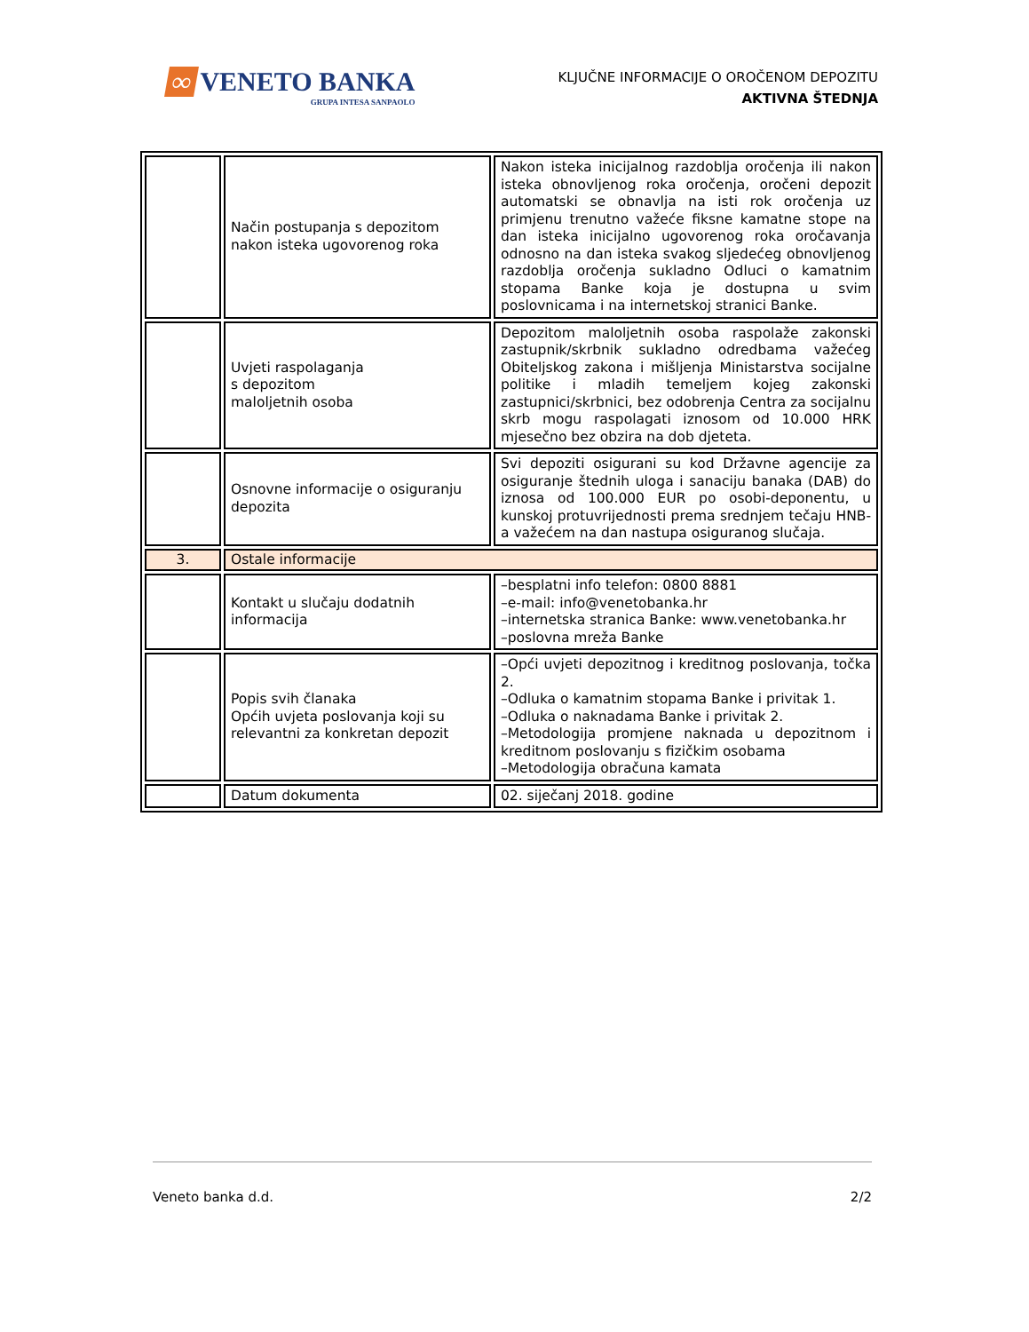∞ VENETO BANKA
GRUPA INTESA SANPAOLO
KLJUČNE INFORMACIJE O OROČENOM DEPOZITU
AKTIVNA ŠTEDNJA
| | Način postupanja s depozitom nakon isteka ugovorenog roka | Nakon isteka inicijalnog razdoblja oročenja ili nakon isteka obnovljenog roka oročenja, oročeni depozit automatski se obnavlja na isti rok oročenja uz primjenu trenutno važeće fiksne kamatne stope na dan isteka inicijalno ugovorenog roka oročavanja odnosno na dan isteka svakog sljedećeg obnovljenog razdoblja oročenja sukladno Odluci o kamatnim stopama Banke koja je dostupna u svim poslovnicama i na internetskoj stranici Banke. |
| | Uvjeti raspolaganja s depozitom maloljetnih osoba | Depozitom maloljetnih osoba raspolaže zakonski zastupnik/skrbnik sukladno odredbama važećeg Obiteljskog zakona i mišljenja Ministarstva socijalne politike i mladih temeljem kojeg zakonski zastupnici/skrbnici, bez odobrenja Centra za socijalnu skrb mogu raspolagati iznosom od 10.000 HRK mjesečno bez obzira na dob djeteta. |
| | Osnovne informacije o osiguranju depozita | Svi depoziti osigurani su kod Državne agencije za osiguranje štednih uloga i sanaciju banaka (DAB) do iznosa od 100.000 EUR po osobi-deponentu, u kunskoj protuvrijednosti prema srednjem tečaju HNB-a važećem na dan nastupa osiguranog slučaja. |
| 3. | Ostale informacije | |
| | Kontakt u slučaju dodatnih informacija | –besplatni info telefon: 0800 8881 –e-mail: info@venetobanka.hr –internetska stranica Banke: www.venetobanka.hr –poslovna mreža Banke |
| | Popis svih članaka Općih uvjeta poslovanja koji su relevantni za konkretan depozit | –Opći uvjeti depozitnog i kreditnog poslovanja, točka 2. –Odluka o kamatnim stopama Banke i privitak 1. –Odluka o naknadama Banke i privitak 2. –Metodologija promjene naknada u depozitnom i kreditnom poslovanju s fizičkim osobama –Metodologija obračuna kamata |
| | Datum dokumenta | 02. siječanj 2018. godine |
Veneto banka d.d. 2/2